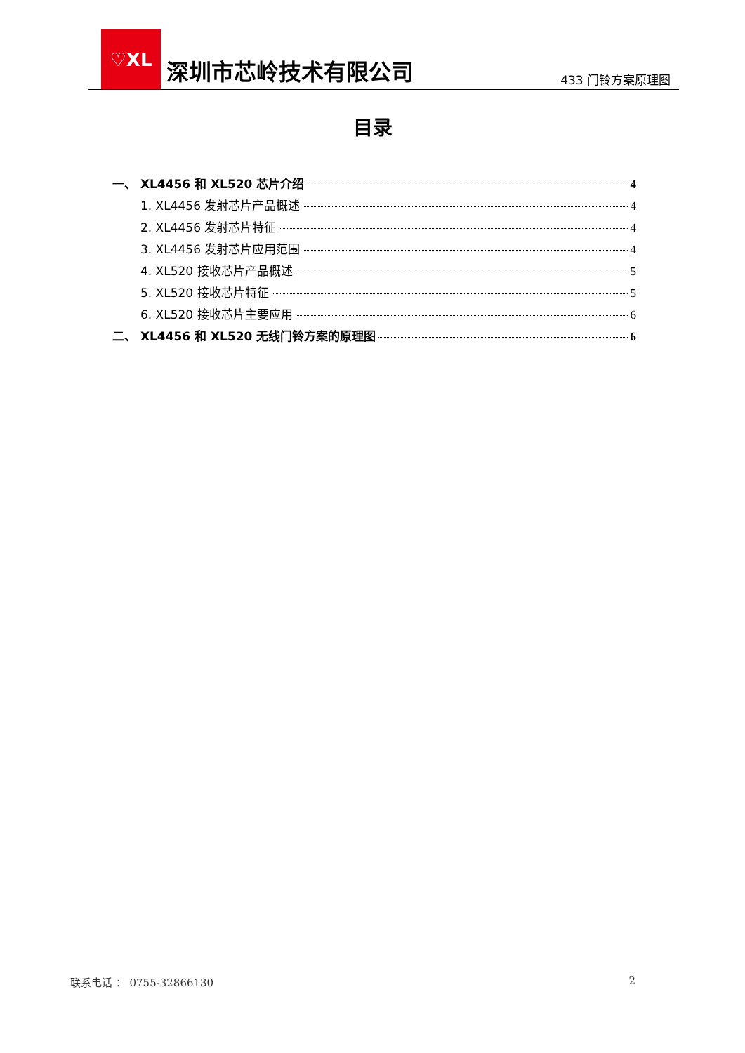♡XL
深圳市芯岭技术有限公司
433 门铃方案原理图
目录
一、 XL4456 和 XL520 芯片介绍 4
1. XL4456 发射芯片产品概述 4
2. XL4456 发射芯片特征 4
3. XL4456 发射芯片应用范围 4
4. XL520 接收芯片产品概述 5
5. XL520 接收芯片特征 5
6. XL520 接收芯片主要应用 6
二、 XL4456 和 XL520 无线门铃方案的原理图 6
联系电话 ： 0755-32866130 2